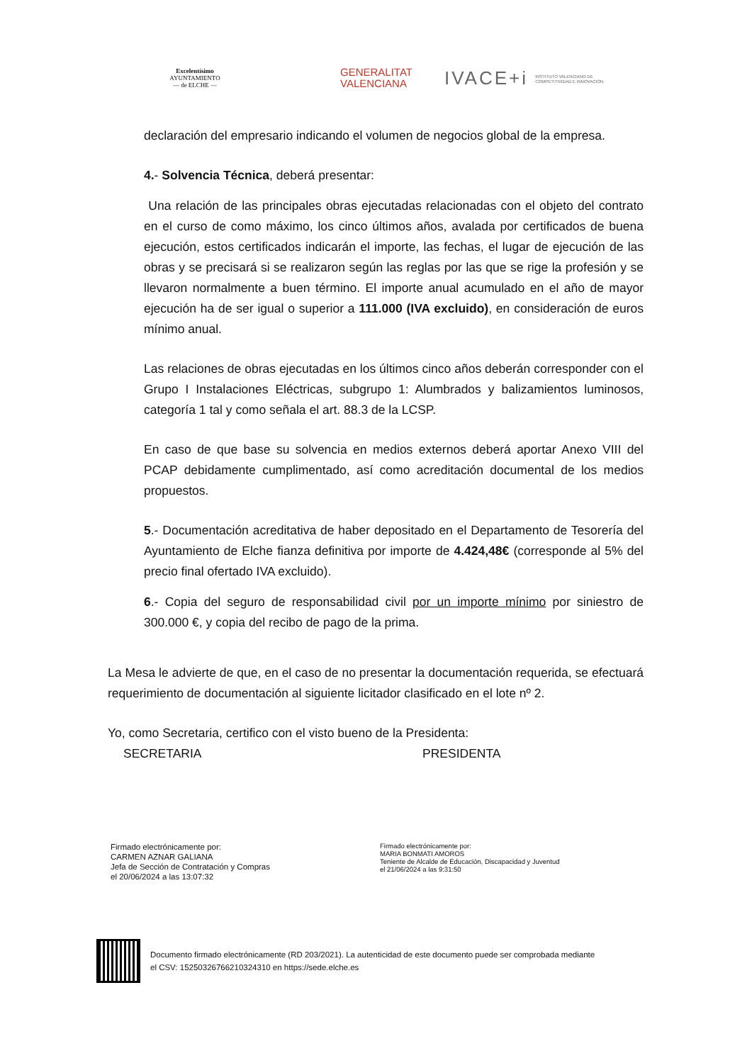Excelentísimo
AYUNTAMIENTO
— de ELCHE —
GENERALITAT
VALENCIANA
IVACE+i INSTITUTO VALENCIANO DE COMPETITIVIDAD E INNOVACIÓN
declaración del empresario indicando el volumen de negocios global de la empresa.
4.- Solvencia Técnica, deberá presentar:
Una relación de las principales obras ejecutadas relacionadas con el objeto del contrato en el curso de como máximo, los cinco últimos años, avalada por certificados de buena ejecución, estos certificados indicarán el importe, las fechas, el lugar de ejecución de las obras y se precisará si se realizaron según las reglas por las que se rige la profesión y se llevaron normalmente a buen término. El importe anual acumulado en el año de mayor ejecución ha de ser igual o superior a 111.000 (IVA excluido), en consideración de euros mínimo anual.
Las relaciones de obras ejecutadas en los últimos cinco años deberán corresponder con el Grupo I Instalaciones Eléctricas, subgrupo 1: Alumbrados y balizamientos luminosos, categoría 1 tal y como señala el art. 88.3 de la LCSP.
En caso de que base su solvencia en medios externos deberá aportar Anexo VIII del PCAP debidamente cumplimentado, así como acreditación documental de los medios propuestos.
5.- Documentación acreditativa de haber depositado en el Departamento de Tesorería del Ayuntamiento de Elche fianza definitiva por importe de 4.424,48€ (corresponde al 5% del precio final ofertado IVA excluido).
6.- Copia del seguro de responsabilidad civil por un importe mínimo por siniestro de 300.000 €, y copia del recibo de pago de la prima.
La Mesa le advierte de que, en el caso de no presentar la documentación requerida, se efectuará requerimiento de documentación al siguiente licitador clasificado en el lote nº 2.
Yo, como Secretaria, certifico con el visto bueno de la Presidenta:
SECRETARIA PRESIDENTA
Firmado electrónicamente por:
CARMEN AZNAR GALIANA
Jefa de Sección de Contratación y Compras
el 20/06/2024 a las 13:07:32
Firmado electrónicamente por:
MARIA BONMATI AMOROS
Teniente de Alcalde de Educación, Discapacidad y Juventud
el 21/06/2024 a las 9:31:50
Documento firmado electrónicamente (RD 203/2021). La autenticidad de este documento puede ser comprobada mediante
el CSV: 15250326766210324310 en https://sede.elche.es